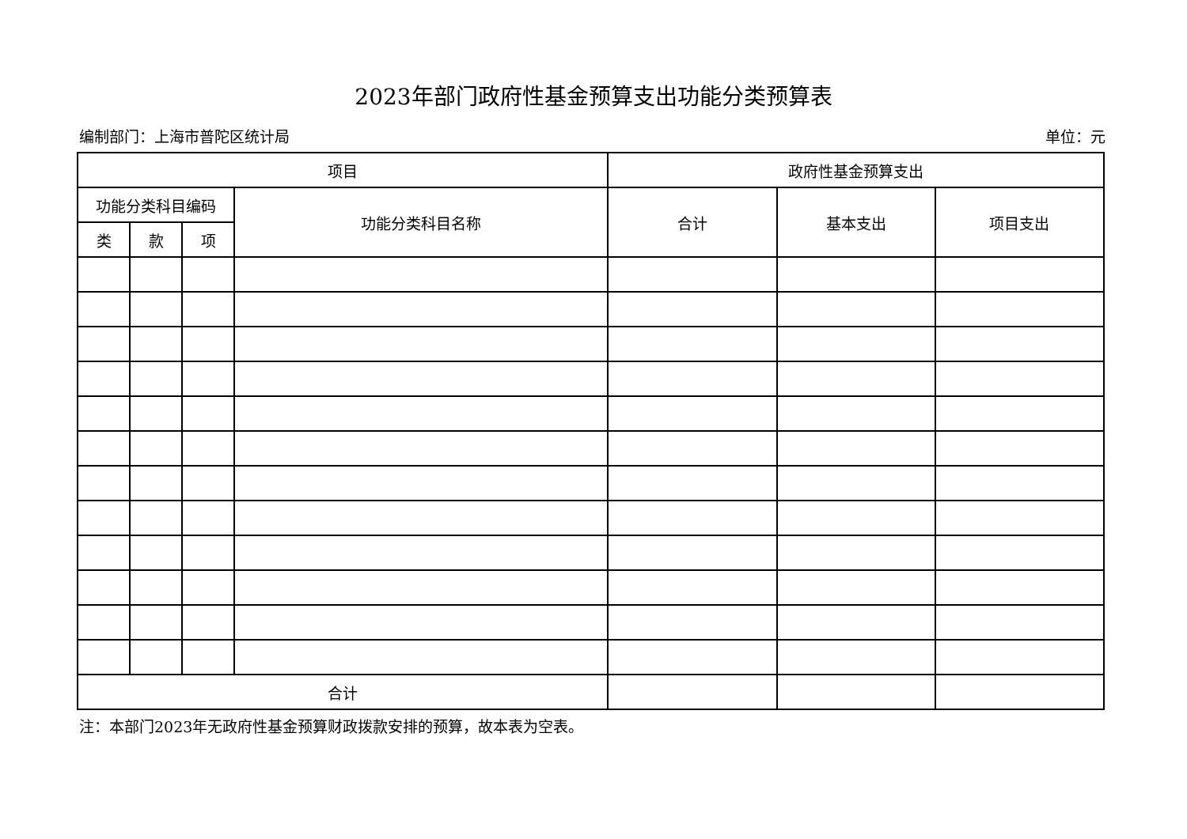2023年部门政府性基金预算支出功能分类预算表
编制部门：上海市普陀区统计局 单位：元
| 项目 | | | | 政府性基金预算支出 | | |
| --- | --- | --- | --- | --- | --- | --- |
| 功能分类科目编码 | | | 功能分类科目名称 | 合计 | 基本支出 | 项目支出 |
| 类 | 款 | 项 | | | | |
| 合计 | | | | | | |
注：本部门2023年无政府性基金预算财政拨款安排的预算，故本表为空表。